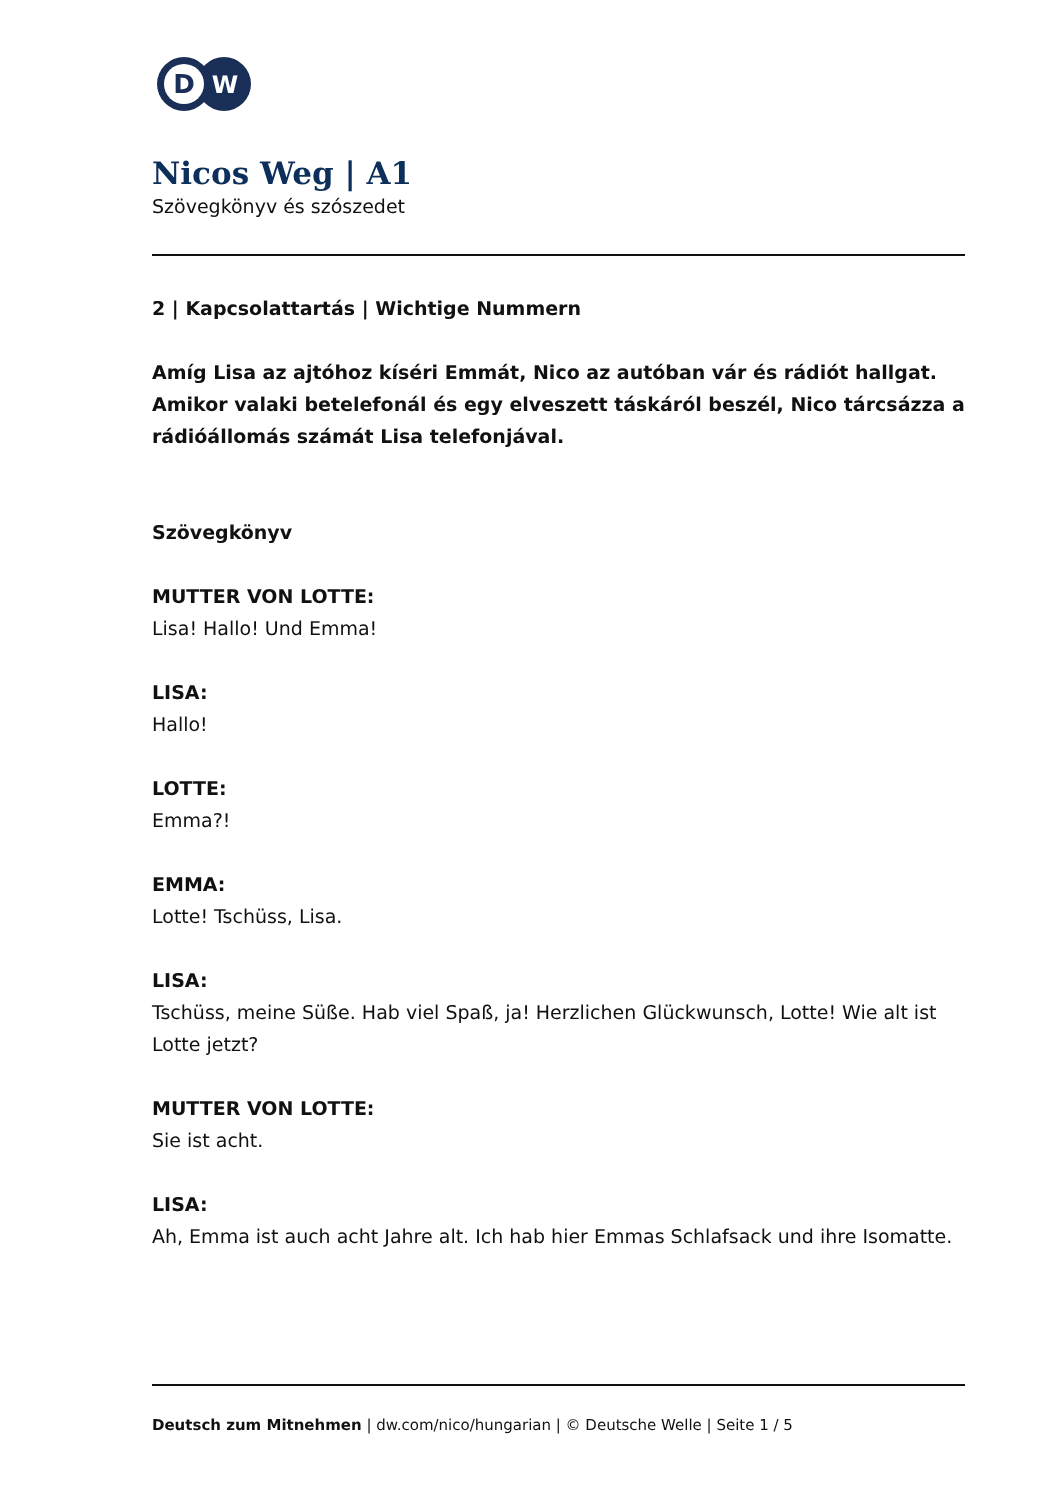D
W
Nicos Weg | A1
Szövegkönyv és szószedet
2 | Kapcsolattartás | Wichtige Nummern
Amíg Lisa az ajtóhoz kíséri Emmát, Nico az autóban vár és rádiót hallgat. Amikor valaki betelefonál és egy elveszett táskáról beszél, Nico tárcsázza a rádióállomás számát Lisa telefonjával.
Szövegkönyv
MUTTER VON LOTTE:
Lisa! Hallo! Und Emma!
LISA:
Hallo!
LOTTE:
Emma?!
EMMA:
Lotte! Tschüss, Lisa.
LISA:
Tschüss, meine Süße. Hab viel Spaß, ja! Herzlichen Glückwunsch, Lotte! Wie alt ist Lotte jetzt?
MUTTER VON LOTTE:
Sie ist acht.
LISA:
Ah, Emma ist auch acht Jahre alt. Ich hab hier Emmas Schlafsack und ihre Isomatte.
Deutsch zum Mitnehmen | dw.com/nico/hungarian | © Deutsche Welle | Seite 1 / 5